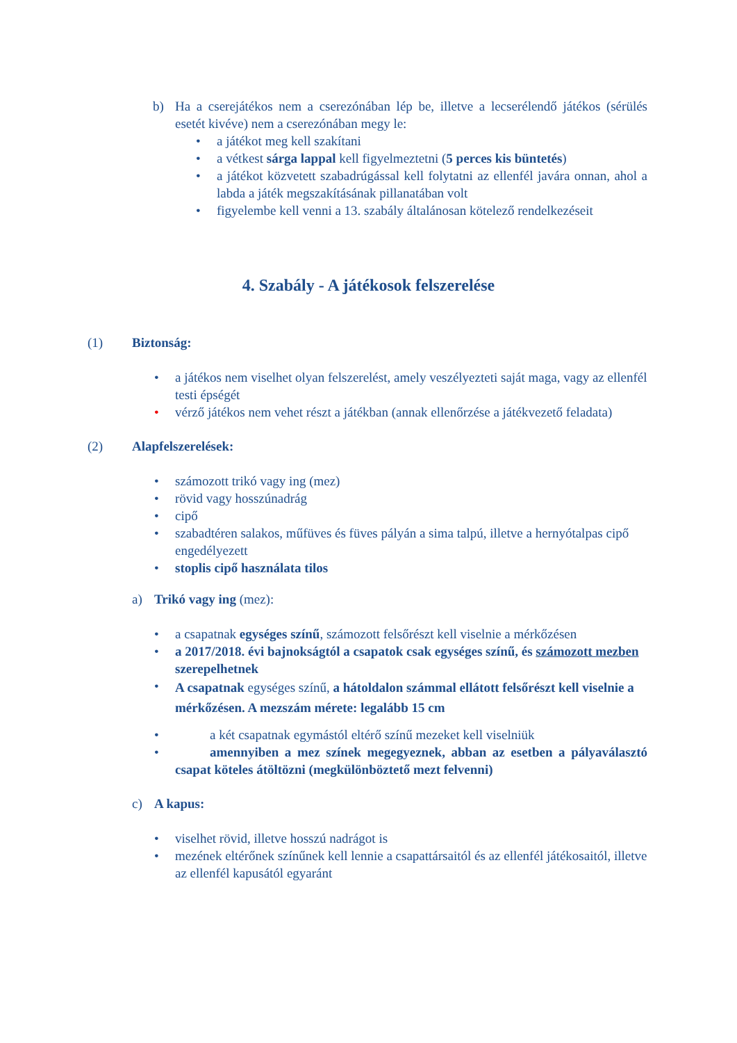b) Ha a cserejátékos nem a cserezónában lép be, illetve a lecserélendő játékos (sérülés esetét kivéve) nem a cserezónában megy le:
• a játékot meg kell szakítani
• a vétkest sárga lappal kell figyelmeztetni (5 perces kis büntetés)
• a játékot közvetett szabadrúgással kell folytatni az ellenfél javára onnan, ahol a labda a játék megszakításának pillanatában volt
• figyelembe kell venni a 13. szabály általánosan kötelező rendelkezéseit
4. Szabály - A játékosok felszerelése
(1) Biztonság:
• a játékos nem viselhet olyan felszerelést, amely veszélyezteti saját maga, vagy az ellenfél testi épségét
• vérző játékos nem vehet részt a játékban (annak ellenőrzése a játékvezető feladata)
(2) Alapfelszerelések:
• számozott trikó vagy ing (mez)
• rövid vagy hosszúnadrág
• cipő
• szabadtéren salakos, műfüves és füves pályán a sima talpú, illetve a hernyótalpas cipő engedélyezett
• stoplis cipő használata tilos
a) Trikó vagy ing (mez):
• a csapatnak egységes színű, számozott felsőrészt kell viselnie a mérkőzésen
• a 2017/2018. évi bajnokságtól a csapatok csak egységes színű, és számozott mezben szerepelhetnek
•
A csapatnak egységes színű, a hátoldalon számmal ellátott felsőrészt kell viselnie a mérkőzésen. A mezszám mérete: legalább 15 cm
• a két csapatnak egymástól eltérő színű mezeket kell viselniük
• amennyiben a mez színek megegyeznek, abban az esetben a pályaválasztó csapat köteles átöltözni (megkülönböztető mezt felvenni)
c) A kapus:
• viselhet rövid, illetve hosszú nadrágot is
• mezének eltérőnek színűnek kell lennie a csapattársaitól és az ellenfél játékosaitól, illetve az ellenfél kapusától egyaránt